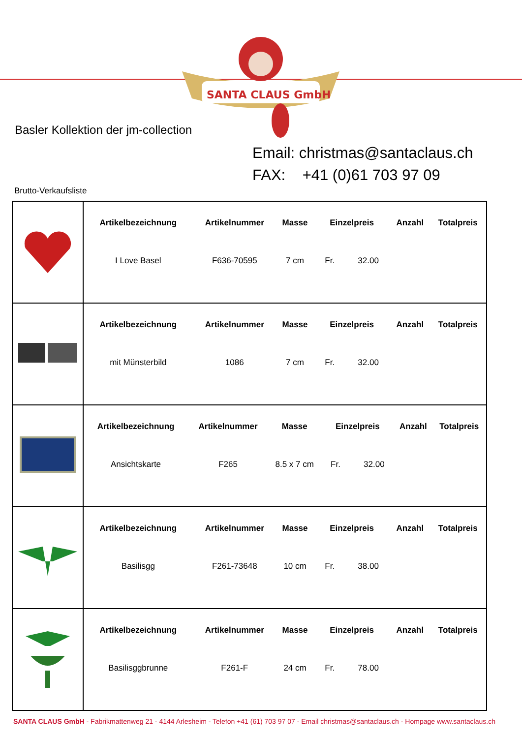SANTA CLAUS GmbH
Basler Kollektion der jm-collection
Email: christmas@santaclaus.ch
FAX: +41 (0)61 703 97 09
Brutto-Verkaufsliste
| | / Artikelbezeichnung / Artikelnummer / Masse / Einzelpreis / Anzahl / Totalpreis / / --- / --- / --- / --- / --- / --- / / I Love Basel / F636-70595 / 7 cm / Fr. 32.00 / / / |
| | / Artikelbezeichnung / Artikelnummer / Masse / Einzelpreis / Anzahl / Totalpreis / / --- / --- / --- / --- / --- / --- / / mit Münsterbild / 1086 / 7 cm / Fr. 32.00 / / / |
| | / Artikelbezeichnung / Artikelnummer / Masse / Einzelpreis / Anzahl / Totalpreis / / --- / --- / --- / --- / --- / --- / / Ansichtskarte / F265 / 8.5 x 7 cm / Fr. 32.00 / / / |
| | / Artikelbezeichnung / Artikelnummer / Masse / Einzelpreis / Anzahl / Totalpreis / / --- / --- / --- / --- / --- / --- / / Basilisgg / F261-73648 / 10 cm / Fr. 38.00 / / / |
| | / Artikelbezeichnung / Artikelnummer / Masse / Einzelpreis / Anzahl / Totalpreis / / --- / --- / --- / --- / --- / --- / / Basilisggbrunne / F261-F / 24 cm / Fr. 78.00 / / / |
SANTA CLAUS GmbH - Fabrikmattenweg 21 - 4144 Arlesheim - Telefon +41 (61) 703 97 07 - Email christmas@santaclaus.ch - Hompage www.santaclaus.ch